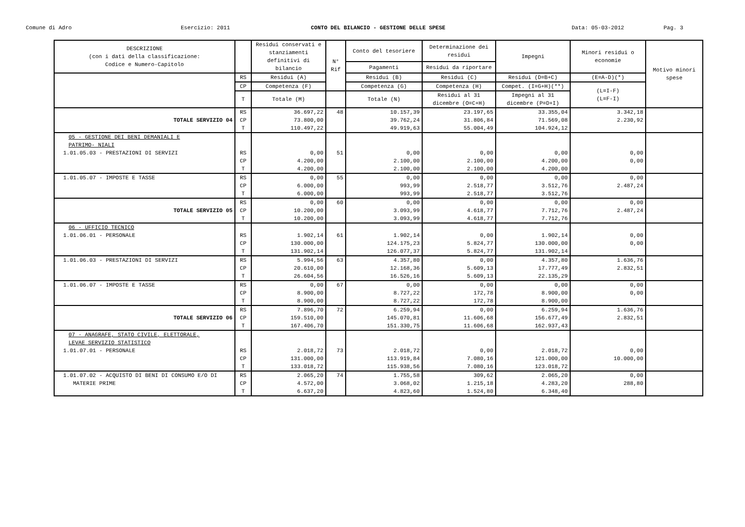Comune di Adro Esercizio: 2011 CONTO DEL BILANCIO - GESTIONE DELLE SPESE Data: 05-03-2012 Pag. 3
| DESCRIZIONE (con i dati della classificazione: Codice e Numero-Capitolo | | Residui conservati e stanziamenti definitivi di bilancio | N° Rif | Conto del tesoriere | Determinazione dei residui | Impegni | Minori residui o economie | Motivo minori spese |
| --- | --- | --- | --- | --- | --- | --- | --- | --- |
| | | | | Pagamenti | Residui da riportare | | | |
| | RS | Residui (A) | | Residui (B) | Residui (C) | Residui (D=B+C) | (E=A-D)(*) | |
| | CP | Competenza (F) | | Competenza (G) | Competenza (H) | Compet. (I=G+H)(**) | (L=I-F) (L=F-I) | |
| | T | Totale (M) | | Totale (N) | Residui al 31 dicembre (O=C+H) | Impegni al 31 dicembre (P=D+I) | | |
| | RS | 36.697,22 | 48 | 10.157,39 | 23.197,65 | 33.355,04 | 3.342,18 | |
| TOTALE SERVIZIO 04 | CP | 73.800,00 | | 39.762,24 | 31.806,84 | 71.569,08 | 2.230,92 | |
| | T | 110.497,22 | | 49.919,63 | 55.004,49 | 104.924,12 | | |
| 05 - GESTIONE DEI BENI DEMANIALI E PATRIMO- NIALI 1.01.05.03 - PRESTAZIONI DI SERVIZI | RS | 0,00 | 51 | 0,00 | 0,00 | 0,00 | 0,00 | |
| | CP | 4.200,00 | | 2.100,00 | 2.100,00 | 4.200,00 | 0,00 | |
| | T | 4.200,00 | | 2.100,00 | 2.100,00 | 4.200,00 | | |
| 1.01.05.07 - IMPOSTE E TASSE | RS | 0,00 | 55 | 0,00 | 0,00 | 0,00 | 0,00 | |
| | CP | 6.000,00 | | 993,99 | 2.518,77 | 3.512,76 | 2.487,24 | |
| | T | 6.000,00 | | 993,99 | 2.518,77 | 3.512,76 | | |
| | RS | 0,00 | 60 | 0,00 | 0,00 | 0,00 | 0,00 | |
| TOTALE SERVIZIO 05 | CP | 10.200,00 | | 3.093,99 | 4.618,77 | 7.712,76 | 2.487,24 | |
| | T | 10.200,00 | | 3.093,99 | 4.618,77 | 7.712,76 | | |
| 06 - UFFICIO TECNICO 1.01.06.01 - PERSONALE | RS | 1.902,14 | 61 | 1.902,14 | 0,00 | 1.902,14 | 0,00 | |
| | CP | 130.000,00 | | 124.175,23 | 5.824,77 | 130.000,00 | 0,00 | |
| | T | 131.902,14 | | 126.077,37 | 5.824,77 | 131.902,14 | | |
| 1.01.06.03 - PRESTAZIONI DI SERVIZI | RS | 5.994,56 | 63 | 4.357,80 | 0,00 | 4.357,80 | 1.636,76 | |
| | CP | 20.610,00 | | 12.168,36 | 5.609,13 | 17.777,49 | 2.832,51 | |
| | T | 26.604,56 | | 16.526,16 | 5.609,13 | 22.135,29 | | |
| 1.01.06.07 - IMPOSTE E TASSE | RS | 0,00 | 67 | 0,00 | 0,00 | 0,00 | 0,00 | |
| | CP | 8.900,00 | | 8.727,22 | 172,78 | 8.900,00 | 0,00 | |
| | T | 8.900,00 | | 8.727,22 | 172,78 | 8.900,00 | | |
| | RS | 7.896,70 | 72 | 6.259,94 | 0,00 | 6.259,94 | 1.636,76 | |
| TOTALE SERVIZIO 06 | CP | 159.510,00 | | 145.070,81 | 11.606,68 | 156.677,49 | 2.832,51 | |
| | T | 167.406,70 | | 151.330,75 | 11.606,68 | 162.937,43 | | |
| 07 - ANAGRAFE, STATO CIVILE, ELETTORALE, LEVAE SERVIZIO STATISTICO 1.01.07.01 - PERSONALE | RS | 2.018,72 | 73 | 2.018,72 | 0,00 | 2.018,72 | 0,00 | |
| | CP | 131.000,00 | | 113.919,84 | 7.080,16 | 121.000,00 | 10.000,00 | |
| | T | 133.018,72 | | 115.938,56 | 7.080,16 | 123.018,72 | | |
| 1.01.07.02 - ACQUISTO DI BENI DI CONSUMO E/O DI | RS | 2.065,20 | 74 | 1.755,58 | 309,62 | 2.065,20 | 0,00 | |
| MATERIE PRIME | CP | 4.572,00 | | 3.068,02 | 1.215,18 | 4.283,20 | 288,80 | |
| | T | 6.637,20 | | 4.823,60 | 1.524,80 | 6.348,40 | | |